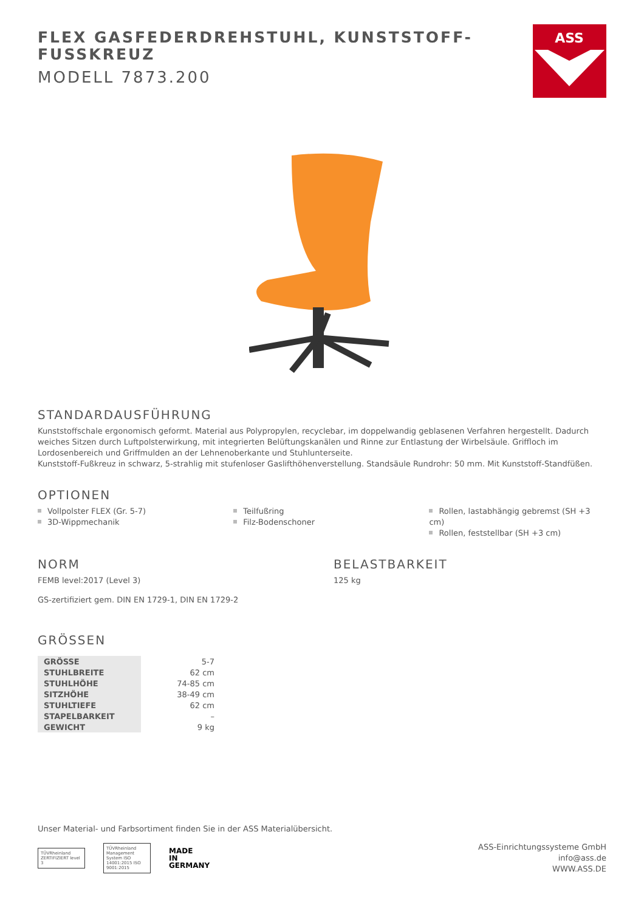FLEX GASFEDERDREHSTUHL, KUNSTSTOFF-
FUSSKREUZ
MODELL 7873.200
ASS
STANDARDAUSFÜHRUNG
Kunststoffschale ergonomisch geformt. Material aus Polypropylen, recyclebar, im doppelwandig geblasenen Verfahren hergestellt. Dadurch weiches Sitzen durch Luftpolsterwirkung, mit integrierten Belüftungskanälen und Rinne zur Entlastung der Wirbelsäule. Griffloch im Lordosenbereich und Griffmulden an der Lehnenoberkante und Stuhlunterseite.
Kunststoff-Fußkreuz in schwarz, 5-strahlig mit stufenloser Gaslifthöhenverstellung. Standsäule Rundrohr: 50 mm. Mit Kunststoff-Standfüßen.
OPTIONEN
Vollpolster FLEX (Gr. 5-7)
3D-Wippmechanik
Teilfußring
Filz-Bodenschoner
Rollen, lastabhängig gebremst (SH +3 cm)
Rollen, feststellbar (SH +3 cm)
NORM
FEMB level:2017 (Level 3)
GS-zertifiziert gem. DIN EN 1729-1, DIN EN 1729-2
BELASTBARKEIT
125 kg
GRÖSSEN
| GRÖSSE | 5-7 |
| STUHLBREITE | 62 cm |
| STUHLHÖHE | 74-85 cm |
| SITZHÖHE | 38-49 cm |
| STUHLTIEFE | 62 cm |
| STAPELBARKEIT | – |
| GEWICHT | 9 kg |
Unser Material- und Farbsortiment finden Sie in der ASS Materialübersicht.
TÜVRheinland ZERTIFIZIERT level 3
TÜVRheinland Management System ISO 14001:2015 ISO 9001:2015
MADE
IN
GERMANY
ASS-Einrichtungssysteme GmbH
info@ass.de
WWW.ASS.DE